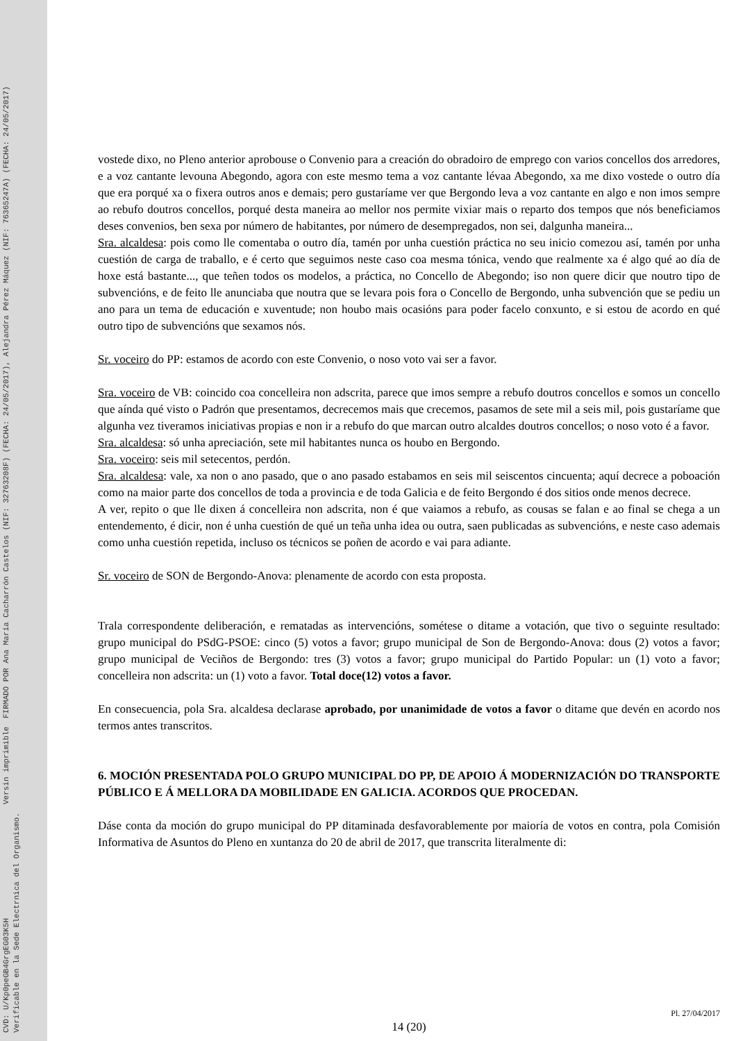CVD: U/Kp0peGB4GrgEG03K5H
Verificable en la Sede Electrnica del Organismo.
Versin imprimible
FIRMADO POR Ana María Cacharrón Castelos (NIF: 32763208F) (FECHA: 24/05/2017), Alejandra Pérez Máquez (NIF: 76365247A) (FECHA: 24/05/2017)
vostede dixo, no Pleno anterior aprobouse o Convenio para a creación do obradoiro de emprego con varios concellos dos arredores, e a voz cantante levouna Abegondo, agora con este mesmo tema a voz cantante lévaa Abegondo, xa me dixo vostede o outro día que era porqué xa o fixera outros anos e demais; pero gustaríame ver que Bergondo leva a voz cantante en algo e non imos sempre ao rebufo doutros concellos, porqué desta maneira ao mellor nos permite vixiar mais o reparto dos tempos que nós beneficiamos deses convenios, ben sexa por número de habitantes, por número de desempregados, non sei, dalgunha maneira...
Sra. alcaldesa: pois como lle comentaba o outro día, tamén por unha cuestión práctica no seu inicio comezou así, tamén por unha cuestión de carga de traballo, e é certo que seguimos neste caso coa mesma tónica, vendo que realmente xa é algo qué ao día de hoxe está bastante..., que teñen todos os modelos, a práctica, no Concello de Abegondo; iso non quere dicir que noutro tipo de subvencións, e de feito lle anunciaba que noutra que se levara pois fora o Concello de Bergondo, unha subvención que se pediu un ano para un tema de educación e xuventude; non houbo mais ocasións para poder facelo conxunto, e si estou de acordo en qué outro tipo de subvencións que sexamos nós.
Sr. voceiro do PP: estamos de acordo con este Convenio, o noso voto vai ser a favor.
Sra. voceiro de VB: coincido coa concelleira non adscrita, parece que imos sempre a rebufo doutros concellos e somos un concello que aínda qué visto o Padrón que presentamos, decrecemos mais que crecemos, pasamos de sete mil a seis mil, pois gustaríame que algunha vez tiveramos iniciativas propias e non ir a rebufo do que marcan outro alcaldes doutros concellos; o noso voto é a favor.
Sra. alcaldesa: só unha apreciación, sete mil habitantes nunca os houbo en Bergondo.
Sra. voceiro: seis mil setecentos, perdón.
Sra. alcaldesa: vale, xa non o ano pasado, que o ano pasado estabamos en seis mil seiscentos cincuenta; aquí decrece a poboación como na maior parte dos concellos de toda a provincia e de toda Galicia e de feito Bergondo é dos sitios onde menos decrece.
A ver, repito o que lle dixen á concelleira non adscrita, non é que vaiamos a rebufo, as cousas se falan e ao final se chega a un entendemento, é dicir, non é unha cuestión de qué un teña unha idea ou outra, saen publicadas as subvencións, e neste caso ademais como unha cuestión repetida, incluso os técnicos se poñen de acordo e vai para adiante.
Sr. voceiro de SON de Bergondo-Anova: plenamente de acordo con esta proposta.
Trala correspondente deliberación, e rematadas as intervencións, sométese o ditame a votación, que tivo o seguinte resultado: grupo municipal do PSdG-PSOE: cinco (5) votos a favor; grupo municipal de Son de Bergondo-Anova: dous (2) votos a favor; grupo municipal de Veciños de Bergondo: tres (3) votos a favor; grupo municipal do Partido Popular: un (1) voto a favor; concelleira non adscrita: un (1) voto a favor. Total doce(12) votos a favor.
En consecuencia, pola Sra. alcaldesa declarase aprobado, por unanimidade de votos a favor o ditame que devén en acordo nos termos antes transcritos.
6. MOCIÓN PRESENTADA POLO GRUPO MUNICIPAL DO PP, DE APOIO Á MODERNIZACIÓN DO TRANSPORTE PÚBLICO E Á MELLORA DA MOBILIDADE EN GALICIA. ACORDOS QUE PROCEDAN.
Dáse conta da moción do grupo municipal do PP ditaminada desfavorablemente por maioría de votos en contra, pola Comisión Informativa de Asuntos do Pleno en xuntanza do 20 de abril de 2017, que transcrita literalmente di:
Pl. 27/04/2017
14 (20)